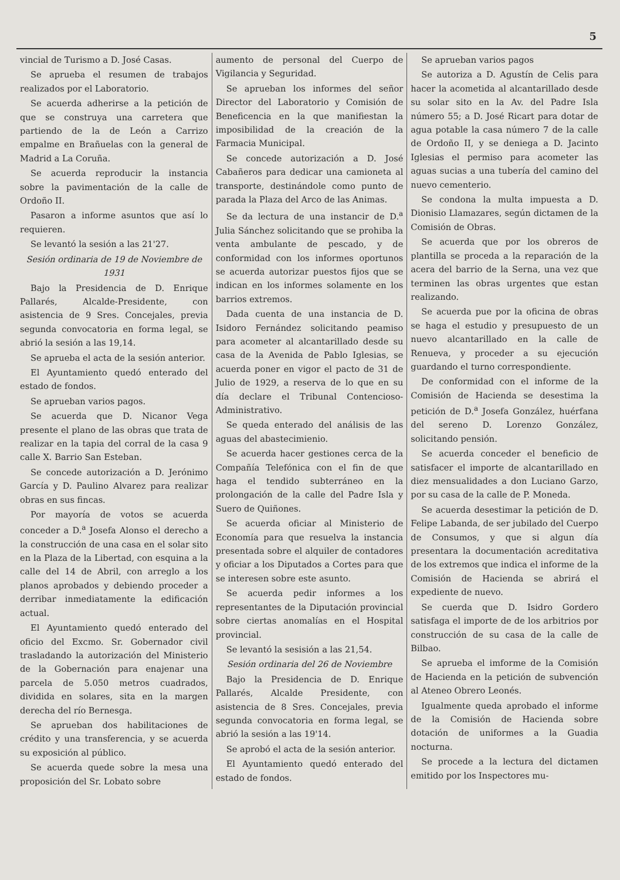5
vincial de Turismo a D. José Casas.
Se aprueba el resumen de trabajos realizados por el Laboratorio.
Se acuerda adherirse a la petición de que se construya una carretera que partiendo de la de León a Carrizo empalme en Brañuelas con la general de Madrid a La Coruña.
Se acuerda reproducir la instancia sobre la pavimentación de la calle de Ordoño II.
Pasaron a informe asuntos que así lo requieren.
Se levantó la sesión a las 21'27.
Sesión ordinaria de 19 de Noviembre de 1931
Bajo la Presidencia de D. Enrique Pallarés, Alcalde-Presidente, con asistencia de 9 Sres. Concejales, previa segunda convocatoria en forma legal, se abrió la sesión a las 19,14.
Se aprueba el acta de la sesión anterior.
El Ayuntamiento quedó enterado del estado de fondos.
Se aprueban varios pagos.
Se acuerda que D. Nicanor Vega presente el plano de las obras que trata de realizar en la tapia del corral de la casa 9 calle X. Barrio San Esteban.
Se concede autorización a D. Jerónimo García y D. Paulino Alvarez para realizar obras en sus fincas.
Por mayoría de votos se acuerda conceder a D.<sup>a</sup> Josefa Alonso el derecho a la construcción de una casa en el solar sito en la Plaza de la Libertad, con esquina a la calle del 14 de Abril, con arreglo a los planos aprobados y debiendo proceder a derribar inmediatamente la edificación actual.
El Ayuntamiento quedó enterado del oficio del Excmo. Sr. Gobernador civil trasladando la autorización del Ministerio de la Gobernación para enajenar una parcela de 5.050 metros cuadrados, dividida en solares, sita en la margen derecha del río Bernesga.
Se aprueban dos habilitaciones de crédito y una transferencia, y se acuerda su exposición al público.
Se acuerda quede sobre la mesa una proposición del Sr. Lobato sobre
aumento de personal del Cuerpo de Vigilancia y Seguridad.
Se aprueban los informes del señor Director del Laboratorio y Comisión de Beneficencia en la que manifiestan la imposibilidad de la creación de la Farmacia Municipal.
Se concede autorización a D. José Cabañeros para dedicar una camioneta al transporte, destinándole como punto de parada la Plaza del Arco de las Animas.
Se da lectura de una instancir de D.<sup>a</sup> Julia Sánchez solicitando que se prohiba la venta ambulante de pescado, y de conformidad con los informes oportunos se acuerda autorizar puestos fijos que se indican en los informes solamente en los barrios extremos.
Dada cuenta de una instancia de D. Isidoro Fernández solicitando peamiso para acometer al alcantarillado desde su casa de la Avenida de Pablo Iglesias, se acuerda poner en vigor el pacto de 31 de Julio de 1929, a reserva de lo que en su día declare el Tribunal Contencioso-Administrativo.
Se queda enterado del análisis de las aguas del abastecimienio.
Se acuerda hacer gestiones cerca de la Compañía Telefónica con el fin de que haga el tendido subterráneo en la prolongación de la calle del Padre Isla y Suero de Quiñones.
Se acuerda oficiar al Ministerio de Economía para que resuelva la instancia presentada sobre el alquiler de contadores y oficiar a los Diputados a Cortes para que se interesen sobre este asunto.
Se acuerda pedir informes a los representantes de la Diputación provincial sobre ciertas anomalías en el Hospital provincial.
Se levantó la sesisión a las 21,54.
Sesión ordinaria del 26 de Noviembre
Bajo la Presidencia de D. Enrique Pallarés, Alcalde Presidente, con asistencia de 8 Sres. Concejales, previa segunda convocatoria en forma legal, se abrió la sesión a las 19'14.
Se aprobó el acta de la sesión anterior.
El Ayuntamiento quedó enterado del estado de fondos.
Se aprueban varios pagos
Se autoriza a D. Agustín de Celis para hacer la acometida al alcantarillado desde su solar sito en la Av. del Padre Isla número 55; a D. José Ricart para dotar de agua potable la casa número 7 de la calle de Ordoño II, y se deniega a D. Jacinto Iglesias el permiso para acometer las aguas sucias a una tubería del camino del nuevo cementerio.
Se condona la multa impuesta a D. Dionisio Llamazares, según dictamen de la Comisión de Obras.
Se acuerda que por los obreros de plantilla se proceda a la reparación de la acera del barrio de la Serna, una vez que terminen las obras urgentes que estan realizando.
Se acuerda pue por la oficina de obras se haga el estudio y presupuesto de un nuevo alcantarillado en la calle de Renueva, y proceder a su ejecución guardando el turno correspondiente.
De conformidad con el informe de la Comisión de Hacienda se desestima la petición de D.<sup>a</sup> Josefa González, huérfana del sereno D. Lorenzo González, solicitando pensión.
Se acuerda conceder el beneficio de satisfacer el importe de alcantarillado en diez mensualidades a don Luciano Garzo, por su casa de la calle de P. Moneda.
Se acuerda desestimar la petición de D. Felipe Labanda, de ser jubilado del Cuerpo de Consumos, y que si algun día presentara la documentación acreditativa de los extremos que indica el informe de la Comisión de Hacienda se abrirá el expediente de nuevo.
Se cuerda que D. Isidro Gordero satisfaga el importe de de los arbitrios por construcción de su casa de la calle de Bilbao.
Se aprueba el imforme de la Comisión de Hacienda en la petición de subvención al Ateneo Obrero Leonés.
Igualmente queda aprobado el informe de la Comisión de Hacienda sobre dotación de uniformes a la Guadia nocturna.
Se procede a la lectura del dictamen emitido por los Inspectores mu-